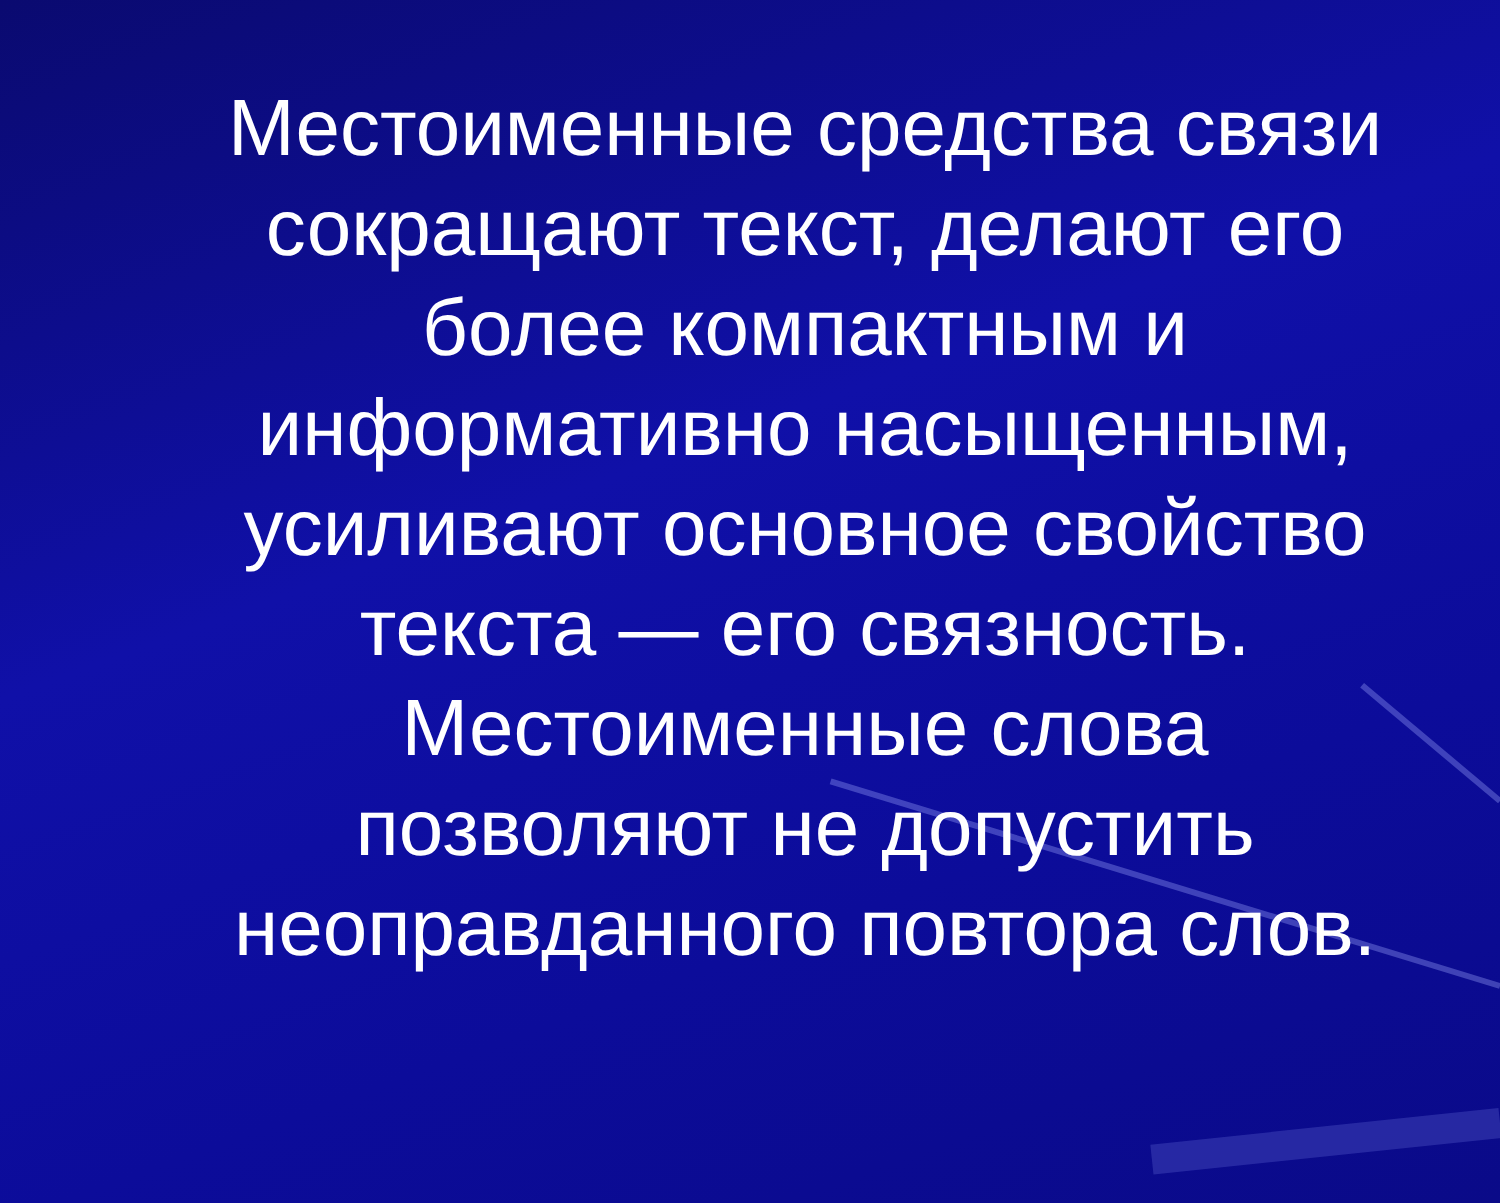Местоименные средства связи сокращают текст, делают его более компактным и информативно насыщенным, усиливают основное свойство текста — его связность. Местоименные слова позволяют не допустить неоправданного повтора слов.